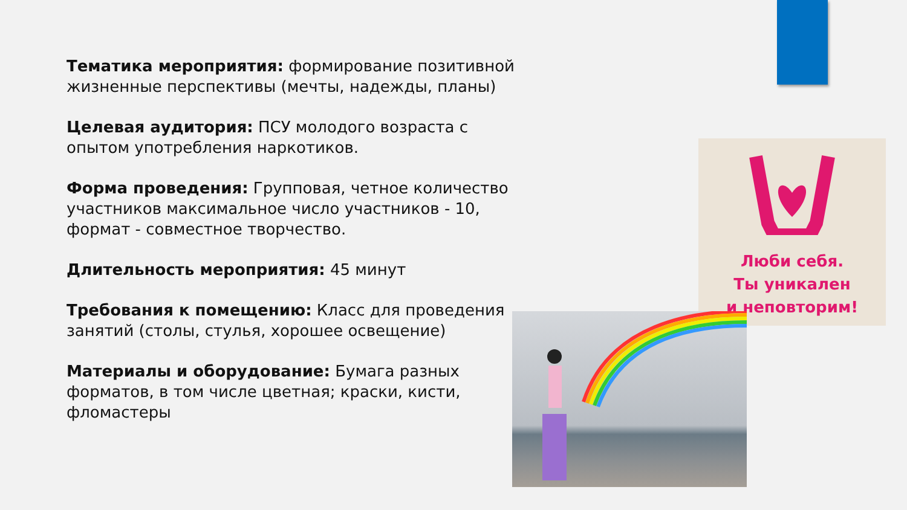Тематика мероприятия: формирование позитивной жизненные перспективы (мечты, надежды, планы)
Целевая аудитория: ПСУ молодого возраста с опытом употребления наркотиков.
Форма проведения: Групповая, четное количество участников максимальное число участников - 10, формат - совместное творчество.
Длительность мероприятия: 45 минут
Требования к помещению: Класс для проведения занятий (столы, стулья, хорошее освещение)
Материалы и оборудование: Бумага разных форматов, в том числе цветная; краски, кисти, фломастеры
Люби себя.
Ты уникален
и неповторим!